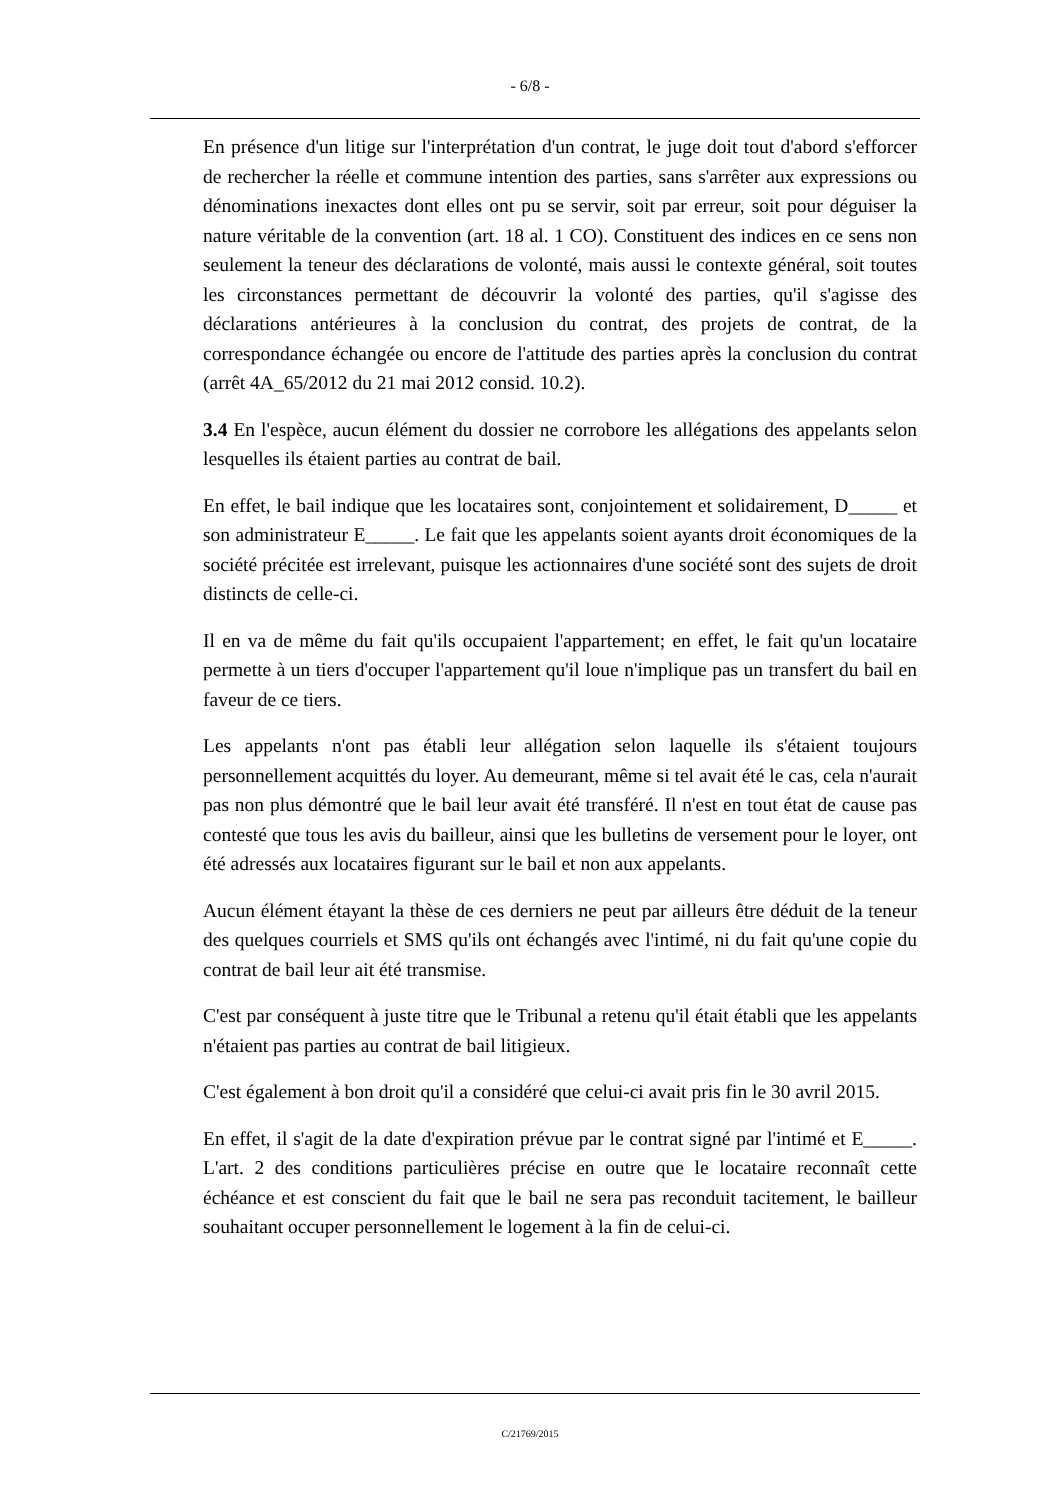- 6/8 -
En présence d'un litige sur l'interprétation d'un contrat, le juge doit tout d'abord s'efforcer de rechercher la réelle et commune intention des parties, sans s'arrêter aux expressions ou dénominations inexactes dont elles ont pu se servir, soit par erreur, soit pour déguiser la nature véritable de la convention (art. 18 al. 1 CO). Constituent des indices en ce sens non seulement la teneur des déclarations de volonté, mais aussi le contexte général, soit toutes les circonstances permettant de découvrir la volonté des parties, qu'il s'agisse des déclarations antérieures à la conclusion du contrat, des projets de contrat, de la correspondance échangée ou encore de l'attitude des parties après la conclusion du contrat (arrêt 4A_65/2012 du 21 mai 2012 consid. 10.2).
3.4 En l'espèce, aucun élément du dossier ne corrobore les allégations des appelants selon lesquelles ils étaient parties au contrat de bail.
En effet, le bail indique que les locataires sont, conjointement et solidairement, D_____ et son administrateur E_____. Le fait que les appelants soient ayants droit économiques de la société précitée est irrelevant, puisque les actionnaires d'une société sont des sujets de droit distincts de celle-ci.
Il en va de même du fait qu'ils occupaient l'appartement; en effet, le fait qu'un locataire permette à un tiers d'occuper l'appartement qu'il loue n'implique pas un transfert du bail en faveur de ce tiers.
Les appelants n'ont pas établi leur allégation selon laquelle ils s'étaient toujours personnellement acquittés du loyer. Au demeurant, même si tel avait été le cas, cela n'aurait pas non plus démontré que le bail leur avait été transféré. Il n'est en tout état de cause pas contesté que tous les avis du bailleur, ainsi que les bulletins de versement pour le loyer, ont été adressés aux locataires figurant sur le bail et non aux appelants.
Aucun élément étayant la thèse de ces derniers ne peut par ailleurs être déduit de la teneur des quelques courriels et SMS qu'ils ont échangés avec l'intimé, ni du fait qu'une copie du contrat de bail leur ait été transmise.
C'est par conséquent à juste titre que le Tribunal a retenu qu'il était établi que les appelants n'étaient pas parties au contrat de bail litigieux.
C'est également à bon droit qu'il a considéré que celui-ci avait pris fin le 30 avril 2015.
En effet, il s'agit de la date d'expiration prévue par le contrat signé par l'intimé et E_____. L'art. 2 des conditions particulières précise en outre que le locataire reconnaît cette échéance et est conscient du fait que le bail ne sera pas reconduit tacitement, le bailleur souhaitant occuper personnellement le logement à la fin de celui-ci.
C/21769/2015